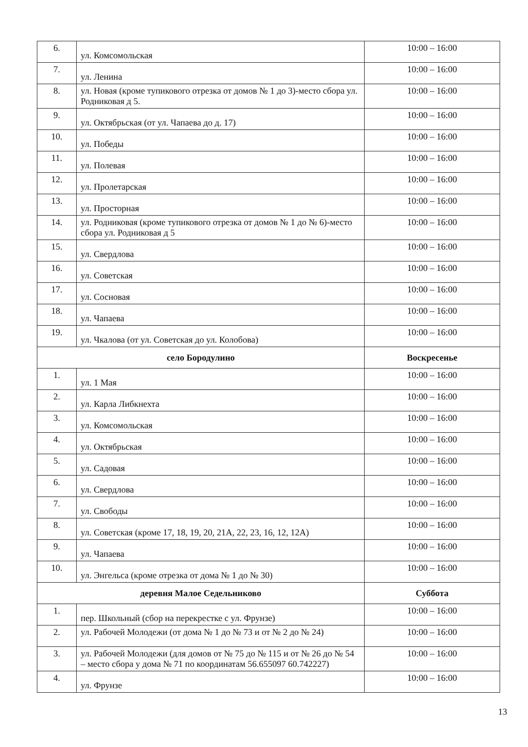| 6. | ул. Комсомольская | 10:00 – 16:00 |
| 7. | ул. Ленина | 10:00 – 16:00 |
| 8. | ул. Новая (кроме тупикового отрезка от домов № 1 до 3)-место сбора ул. Родниковая д 5. | 10:00 – 16:00 |
| 9. | ул. Октябрьская (от ул. Чапаева до д. 17) | 10:00 – 16:00 |
| 10. | ул. Победы | 10:00 – 16:00 |
| 11. | ул. Полевая | 10:00 – 16:00 |
| 12. | ул. Пролетарская | 10:00 – 16:00 |
| 13. | ул. Просторная | 10:00 – 16:00 |
| 14. | ул. Родниковая (кроме тупикового отрезка от домов № 1 до № 6)-место сбора ул. Родниковая д 5 | 10:00 – 16:00 |
| 15. | ул. Свердлова | 10:00 – 16:00 |
| 16. | ул. Советская | 10:00 – 16:00 |
| 17. | ул. Сосновая | 10:00 – 16:00 |
| 18. | ул. Чапаева | 10:00 – 16:00 |
| 19. | ул. Чкалова (от ул. Советская до ул. Колобова) | 10:00 – 16:00 |
| село Бородулино | | Воскресенье |
| 1. | ул. 1 Мая | 10:00 – 16:00 |
| 2. | ул. Карла Либкнехта | 10:00 – 16:00 |
| 3. | ул. Комсомольская | 10:00 – 16:00 |
| 4. | ул. Октябрьская | 10:00 – 16:00 |
| 5. | ул. Садовая | 10:00 – 16:00 |
| 6. | ул. Свердлова | 10:00 – 16:00 |
| 7. | ул. Свободы | 10:00 – 16:00 |
| 8. | ул. Советская (кроме 17, 18, 19, 20, 21А, 22, 23, 16, 12, 12А) | 10:00 – 16:00 |
| 9. | ул. Чапаева | 10:00 – 16:00 |
| 10. | ул. Энгельса (кроме отрезка от дома № 1 до № 30) | 10:00 – 16:00 |
| деревня Малое Седельниково | | Суббота |
| 1. | пер. Школьный (сбор на перекрестке с ул. Фрунзе) | 10:00 – 16:00 |
| 2. | ул. Рабочей Молодежи (от дома № 1 до № 73 и от № 2 до № 24) | 10:00 – 16:00 |
| 3. | ул. Рабочей Молодежи (для домов от № 75 до № 115 и от № 26 до № 54 – место сбора у дома № 71 по координатам 56.655097 60.742227) | 10:00 – 16:00 |
| 4. | ул. Фрунзе | 10:00 – 16:00 |
13